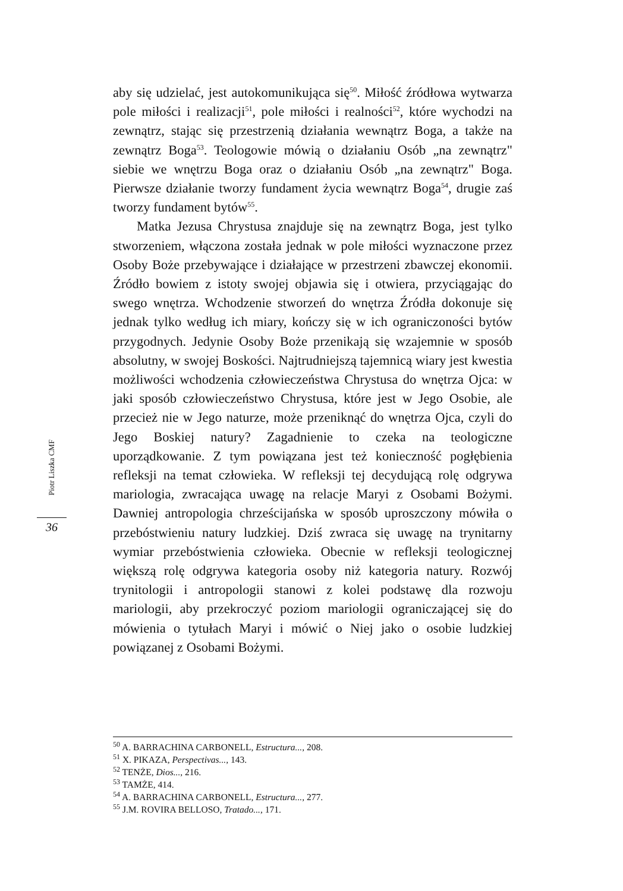aby się udzielać, jest autokomunikująca się<sup>50</sup>. Miłość źródłowa wytwarza pole miłości i realizacji<sup>51</sup>, pole miłości i realności<sup>52</sup>, które wychodzi na zewnątrz, stając się przestrzenią działania wewnątrz Boga, a także na zewnątrz Boga<sup>53</sup>. Teologowie mówią o działaniu Osób „na zewnątrz" siebie we wnętrzu Boga oraz o działaniu Osób „na zewnątrz" Boga. Pierwsze działanie tworzy fundament życia wewnątrz Boga<sup>54</sup>, drugie zaś tworzy fundament bytów<sup>55</sup>.
Matka Jezusa Chrystusa znajduje się na zewnątrz Boga, jest tylko stworzeniem, włączona została jednak w pole miłości wyznaczone przez Osoby Boże przebywające i działające w przestrzeni zbawczej ekonomii. Źródło bowiem z istoty swojej objawia się i otwiera, przyciągając do swego wnętrza. Wchodzenie stworzeń do wnętrza Źródła dokonuje się jednak tylko według ich miary, kończy się w ich ograniczoności bytów przygodnych. Jedynie Osoby Boże przenikają się wzajemnie w sposób absolutny, w swojej Boskości. Najtrudniejszą tajemnicą wiary jest kwestia możliwości wchodzenia człowieczeństwa Chrystusa do wnętrza Ojca: w jaki sposób człowieczeństwo Chrystusa, które jest w Jego Osobie, ale przecież nie w Jego naturze, może przeniknąć do wnętrza Ojca, czyli do Jego Boskiej natury? Zagadnienie to czeka na teologiczne uporządkowanie. Z tym powiązana jest też konieczność pogłębienia refleksji na temat człowieka. W refleksji tej decydującą rolę odgrywa mariologia, zwracająca uwagę na relacje Maryi z Osobami Bożymi. Dawniej antropologia chrześcijańska w sposób uproszczony mówiła o przebóstwieniu natury ludzkiej. Dziś zwraca się uwagę na trynitarny wymiar przebóstwienia człowieka. Obecnie w refleksji teologicznej większą rolę odgrywa kategoria osoby niż kategoria natury. Rozwój trynitologii i antropologii stanowi z kolei podstawę dla rozwoju mariologii, aby przekroczyć poziom mariologii ograniczającej się do mówienia o tytułach Maryi i mówić o Niej jako o osobie ludzkiej powiązanej z Osobami Bożymi.
Piotr Liszka CMF
36
<sup>50</sup> A. BARRACHINA CARBONELL, Estructura..., 208.
<sup>51</sup> X. PIKAZA, Perspectivas..., 143.
<sup>52</sup> TENŻE, Dios..., 216.
<sup>53</sup> TAMŻE, 414.
<sup>54</sup> A. BARRACHINA CARBONELL, Estructura..., 277.
<sup>55</sup> J.M. ROVIRA BELLOSO, Tratado..., 171.